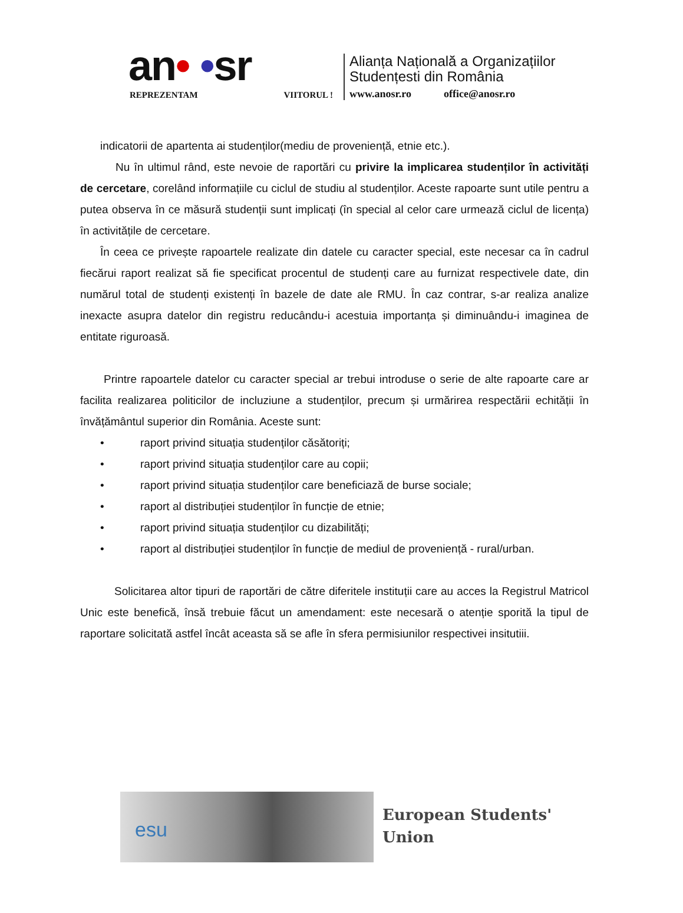an• •sr
REPREZENTAM VIITORUL !
Alianța Națională a Organizațiilor
Studențesti din România
www.anosr.ro office@anosr.ro
indicatorii de apartenta ai studenților(mediu de proveniență, etnie etc.).
Nu în ultimul rând, este nevoie de raportări cu privire la implicarea studenților în activități de cercetare, corelând informațiile cu ciclul de studiu al studenților. Aceste rapoarte sunt utile pentru a putea observa în ce măsură studenții sunt implicați (în special al celor care urmează ciclul de licența) în activitățile de cercetare.
În ceea ce privește rapoartele realizate din datele cu caracter special, este necesar ca în cadrul fiecărui raport realizat să fie specificat procentul de studenți care au furnizat respectivele date, din numărul total de studenți existenți în bazele de date ale RMU. În caz contrar, s-ar realiza analize inexacte asupra datelor din registru reducându-i acestuia importanța și diminuându-i imaginea de entitate riguroasă.
Printre rapoartele datelor cu caracter special ar trebui introduse o serie de alte rapoarte care ar facilita realizarea politicilor de incluziune a studenților, precum și urmărirea respectării echității în învățământul superior din România. Aceste sunt:
• raport privind situația studenților căsătoriți;
• raport privind situația studenților care au copii;
• raport privind situația studenților care beneficiază de burse sociale;
• raport al distribuției studenților în funcție de etnie;
• raport privind situația studenților cu dizabilități;
• raport al distribuției studenților în funcție de mediul de proveniență - rural/urban.
Solicitarea altor tipuri de raportări de către diferitele instituții care au acces la Registrul Matricol Unic este benefică, însă trebuie făcut un amendament: este necesară o atenție sporită la tipul de raportare solicitată astfel încât aceasta să se afle în sfera permisiunilor respectivei insitutiii.
esu
European Students'
Union